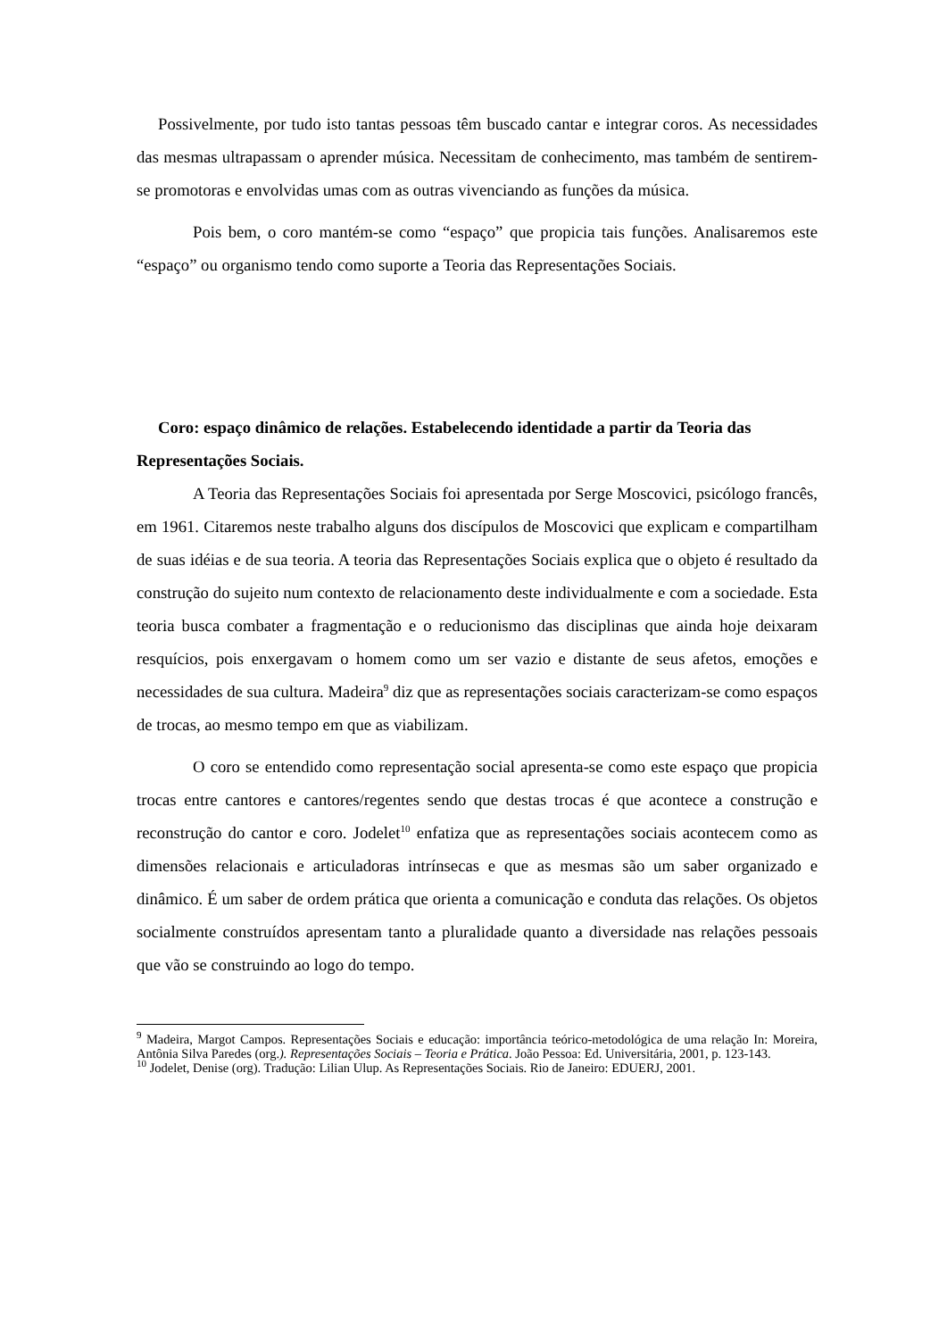Possivelmente, por tudo isto tantas pessoas têm buscado cantar e integrar coros. As necessidades das mesmas ultrapassam o aprender música. Necessitam de conhecimento, mas também de sentirem-se promotoras e envolvidas umas com as outras vivenciando as funções da música.
Pois bem, o coro mantém-se como “espaço” que propicia tais funções. Analisaremos este “espaço” ou organismo tendo como suporte a Teoria das Representações Sociais.
Coro: espaço dinâmico de relações. Estabelecendo identidade a partir da Teoria das Representações Sociais.
A Teoria das Representações Sociais foi apresentada por Serge Moscovici, psicólogo francês, em 1961. Citaremos neste trabalho alguns dos discípulos de Moscovici que explicam e compartilham de suas idéias e de sua teoria. A teoria das Representações Sociais explica que o objeto é resultado da construção do sujeito num contexto de relacionamento deste individualmente e com a sociedade. Esta teoria busca combater a fragmentação e o reducionismo das disciplinas que ainda hoje deixaram resquícios, pois enxergavam o homem como um ser vazio e distante de seus afetos, emoções e necessidades de sua cultura. Madeira<sup>9</sup> diz que as representações sociais caracterizam-se como espaços de trocas, ao mesmo tempo em que as viabilizam.
O coro se entendido como representação social apresenta-se como este espaço que propicia trocas entre cantores e cantores/regentes sendo que destas trocas é que acontece a construção e reconstrução do cantor e coro. Jodelet<sup>10</sup> enfatiza que as representações sociais acontecem como as dimensões relacionais e articuladoras intrínsecas e que as mesmas são um saber organizado e dinâmico. É um saber de ordem prática que orienta a comunicação e conduta das relações. Os objetos socialmente construídos apresentam tanto a pluralidade quanto a diversidade nas relações pessoais que vão se construindo ao logo do tempo.
<sup>9</sup> Madeira, Margot Campos. Representações Sociais e educação: importância teórico-metodológica de uma relação In: Moreira, Antônia Silva Paredes (org.). Representações Sociais – Teoria e Prática. João Pessoa: Ed. Universitária, 2001, p. 123-143.
<sup>10</sup> Jodelet, Denise (org). Tradução: Lilian Ulup. As Representações Sociais. Rio de Janeiro: EDUERJ, 2001.